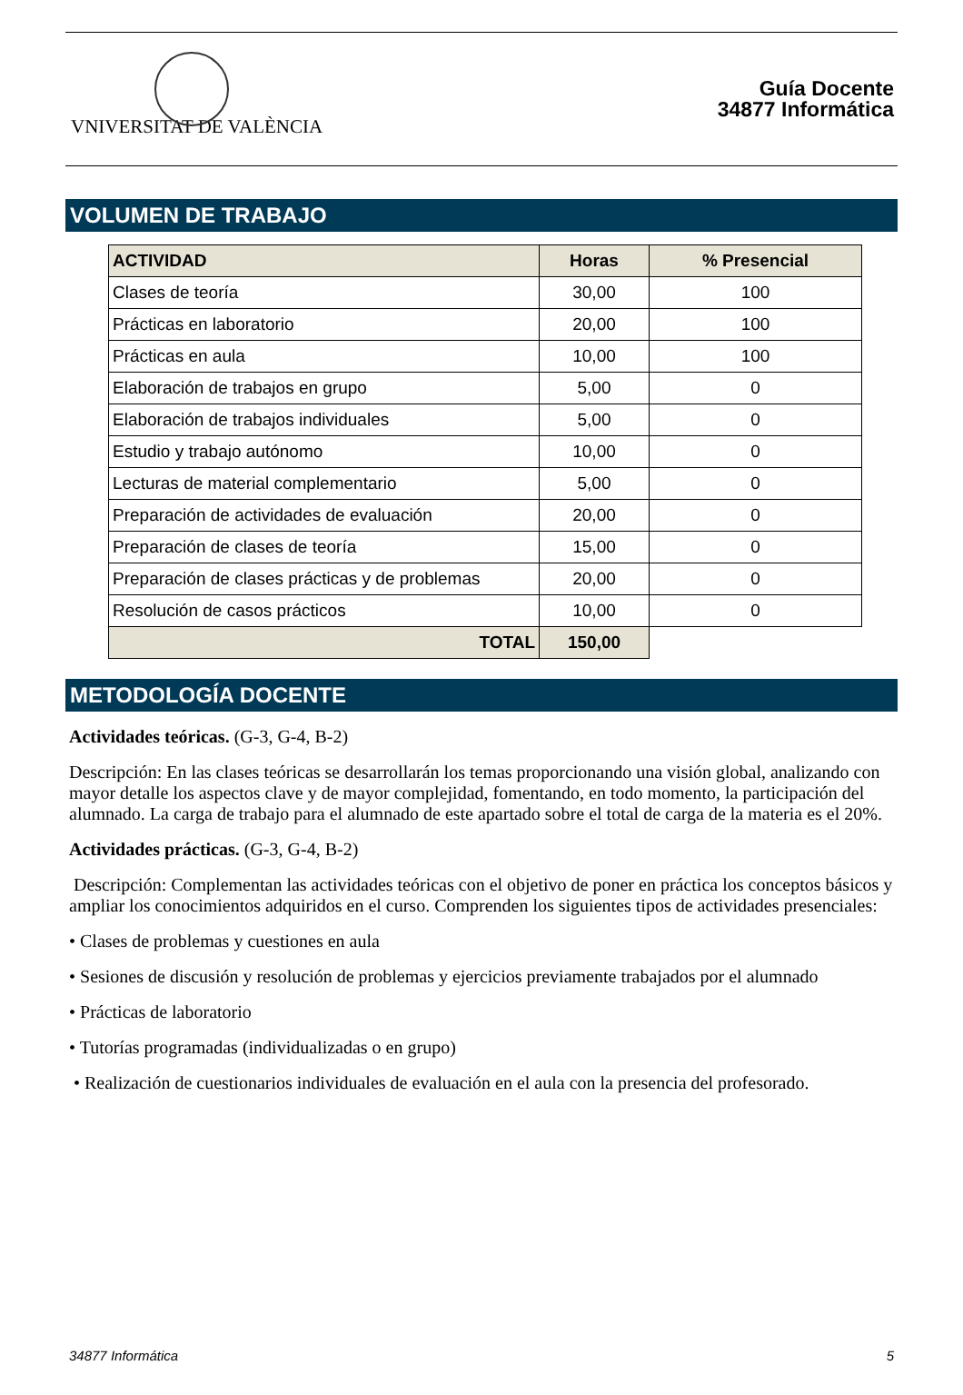VNIVERSITAT DE VALÈNCIA
Guía Docente
34877 Informática
VOLUMEN DE TRABAJO
| ACTIVIDAD | Horas | % Presencial |
| --- | --- | --- |
| Clases de teoría | 30,00 | 100 |
| Prácticas en laboratorio | 20,00 | 100 |
| Prácticas en aula | 10,00 | 100 |
| Elaboración de trabajos en grupo | 5,00 | 0 |
| Elaboración de trabajos individuales | 5,00 | 0 |
| Estudio y trabajo autónomo | 10,00 | 0 |
| Lecturas de material complementario | 5,00 | 0 |
| Preparación de actividades de evaluación | 20,00 | 0 |
| Preparación de clases de teoría | 15,00 | 0 |
| Preparación de clases prácticas y de problemas | 20,00 | 0 |
| Resolución de casos prácticos | 10,00 | 0 |
| TOTAL | 150,00 | |
METODOLOGÍA DOCENTE
Actividades teóricas. (G-3, G-4, B-2)
Descripción: En las clases teóricas se desarrollarán los temas proporcionando una visión global, analizando con mayor detalle los aspectos clave y de mayor complejidad, fomentando, en todo momento, la participación del alumnado. La carga de trabajo para el alumnado de este apartado sobre el total de carga de la materia es el 20%.
Actividades prácticas. (G-3, G-4, B-2)
Descripción: Complementan las actividades teóricas con el objetivo de poner en práctica los conceptos básicos y ampliar los conocimientos adquiridos en el curso. Comprenden los siguientes tipos de actividades presenciales:
• Clases de problemas y cuestiones en aula
• Sesiones de discusión y resolución de problemas y ejercicios previamente trabajados por el alumnado
• Prácticas de laboratorio
• Tutorías programadas (individualizadas o en grupo)
• Realización de cuestionarios individuales de evaluación en el aula con la presencia del profesorado.
34877 Informática 5